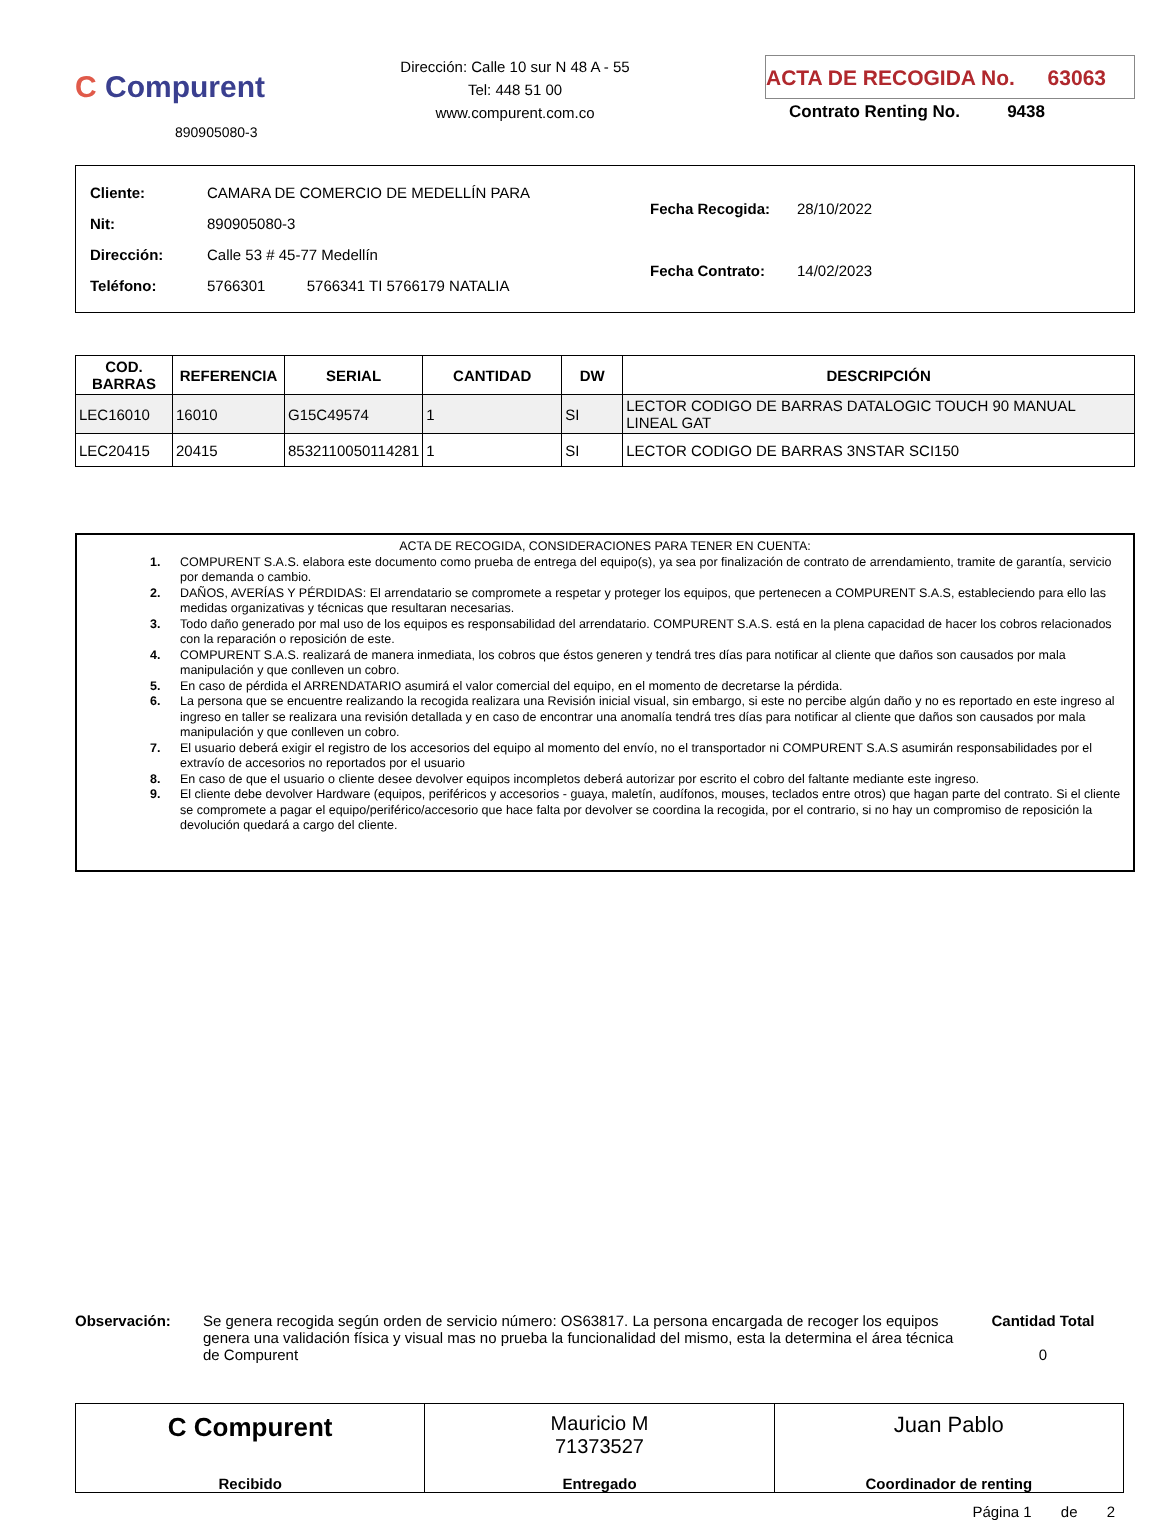C Compurent
890905080-3
Dirección: Calle 10 sur N 48 A - 55
Tel: 448 51 00
www.compurent.com.co
ACTA DE RECOGIDA No. 63063
Contrato Renting No. 9438
| Cliente: | CAMARA DE COMERCIO DE MEDELLÍN PARA | |
| Nit: | 890905080-3 | |
| Dirección: | Calle 53 # 45-77 Medellín | |
| Teléfono: | 5766301 | 5766341 TI 5766179 NATALIA |
| Fecha Recogida: | 28/10/2022 |
| Fecha Contrato: | 14/02/2023 |
| COD. BARRAS | REFERENCIA | SERIAL | CANTIDAD | DW | DESCRIPCIÓN |
| --- | --- | --- | --- | --- | --- |
| LEC16010 | 16010 | G15C49574 | 1 | SI | LECTOR CODIGO DE BARRAS DATALOGIC TOUCH 90 MANUAL LINEAL GAT |
| LEC20415 | 20415 | 8532110050114281 | 1 | SI | LECTOR CODIGO DE BARRAS 3NSTAR SCI150 |
ACTA DE RECOGIDA, CONSIDERACIONES PARA TENER EN CUENTA:
1. COMPURENT S.A.S. elabora este documento como prueba de entrega del equipo(s), ya sea por finalización de contrato de arrendamiento, tramite de garantía, servicio por demanda o cambio.
2. DAÑOS, AVERÍAS Y PÉRDIDAS: El arrendatario se compromete a respetar y proteger los equipos, que pertenecen a COMPURENT S.A.S, estableciendo para ello las medidas organizativas y técnicas que resultaran necesarias.
3. Todo daño generado por mal uso de los equipos es responsabilidad del arrendatario. COMPURENT S.A.S. está en la plena capacidad de hacer los cobros relacionados con la reparación o reposición de este.
4. COMPURENT S.A.S. realizará de manera inmediata, los cobros que éstos generen y tendrá tres días para notificar al cliente que daños son causados por mala manipulación y que conlleven un cobro.
5. En caso de pérdida el ARRENDATARIO asumirá el valor comercial del equipo, en el momento de decretarse la pérdida.
6. La persona que se encuentre realizando la recogida realizara una Revisión inicial visual, sin embargo, si este no percibe algún daño y no es reportado en este ingreso al ingreso en taller se realizara una revisión detallada y en caso de encontrar una anomalía tendrá tres días para notificar al cliente que daños son causados por mala manipulación y que conlleven un cobro.
7. El usuario deberá exigir el registro de los accesorios del equipo al momento del envío, no el transportador ni COMPURENT S.A.S asumirán responsabilidades por el extravío de accesorios no reportados por el usuario
8. En caso de que el usuario o cliente desee devolver equipos incompletos deberá autorizar por escrito el cobro del faltante mediante este ingreso.
9. El cliente debe devolver Hardware (equipos, periféricos y accesorios - guaya, maletín, audífonos, mouses, teclados entre otros) que hagan parte del contrato. Si el cliente se compromete a pagar el equipo/periférico/accesorio que hace falta por devolver se coordina la recogida, por el contrario, si no hay un compromiso de reposición la devolución quedará a cargo del cliente.
Observación: Se genera recogida según orden de servicio número: OS63817. La persona encargada de recoger los equipos genera una validación física y visual mas no prueba la funcionalidad del mismo, esta la determina el área técnica de Compurent
Cantidad Total
0
C Compurent
Recibido
Mauricio M
71373527
Entregado
Juan Pablo
Coordinador de renting
Página 1 de 2